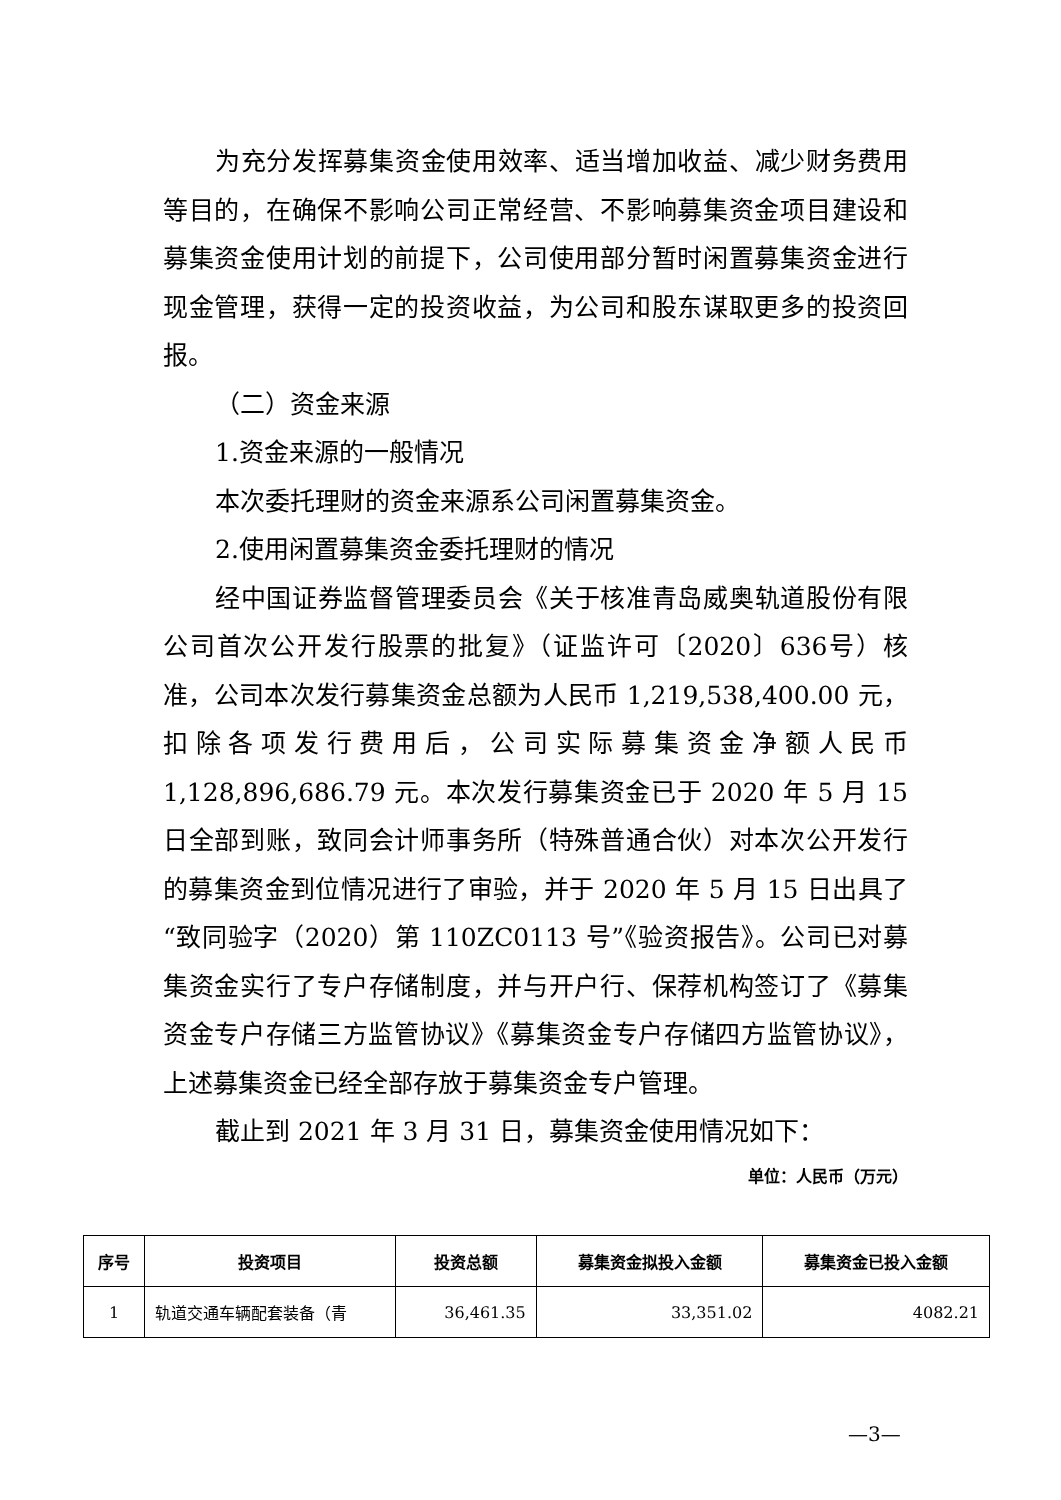为充分发挥募集资金使用效率、适当增加收益、减少财务费用等目的，在确保不影响公司正常经营、不影响募集资金项目建设和募集资金使用计划的前提下，公司使用部分暂时闲置募集资金进行现金管理，获得一定的投资收益，为公司和股东谋取更多的投资回报。
（二）资金来源
1.资金来源的一般情况
本次委托理财的资金来源系公司闲置募集资金。
2.使用闲置募集资金委托理财的情况
经中国证券监督管理委员会《关于核准青岛威奥轨道股份有限公司首次公开发行股票的批复》（证监许可〔2020〕636号）核准，公司本次发行募集资金总额为人民币 1,219,538,400.00 元，扣除各项发行费用后，公司实际募集资金净额人民币 1,128,896,686.79 元。本次发行募集资金已于 2020 年 5 月 15 日全部到账，致同会计师事务所（特殊普通合伙）对本次公开发行的募集资金到位情况进行了审验，并于 2020 年 5 月 15 日出具了“致同验字（2020）第 110ZC0113 号”《验资报告》。公司已对募集资金实行了专户存储制度，并与开户行、保荐机构签订了《募集资金专户存储三方监管协议》《募集资金专户存储四方监管协议》，上述募集资金已经全部存放于募集资金专户管理。
截止到 2021 年 3 月 31 日，募集资金使用情况如下：
单位：人民币（万元）
| 序号 | 投资项目 | 投资总额 | 募集资金拟投入金额 | 募集资金已投入金额 |
| --- | --- | --- | --- | --- |
| 1 | 轨道交通车辆配套装备（青 | 36,461.35 | 33,351.02 | 4082.21 |
—3—